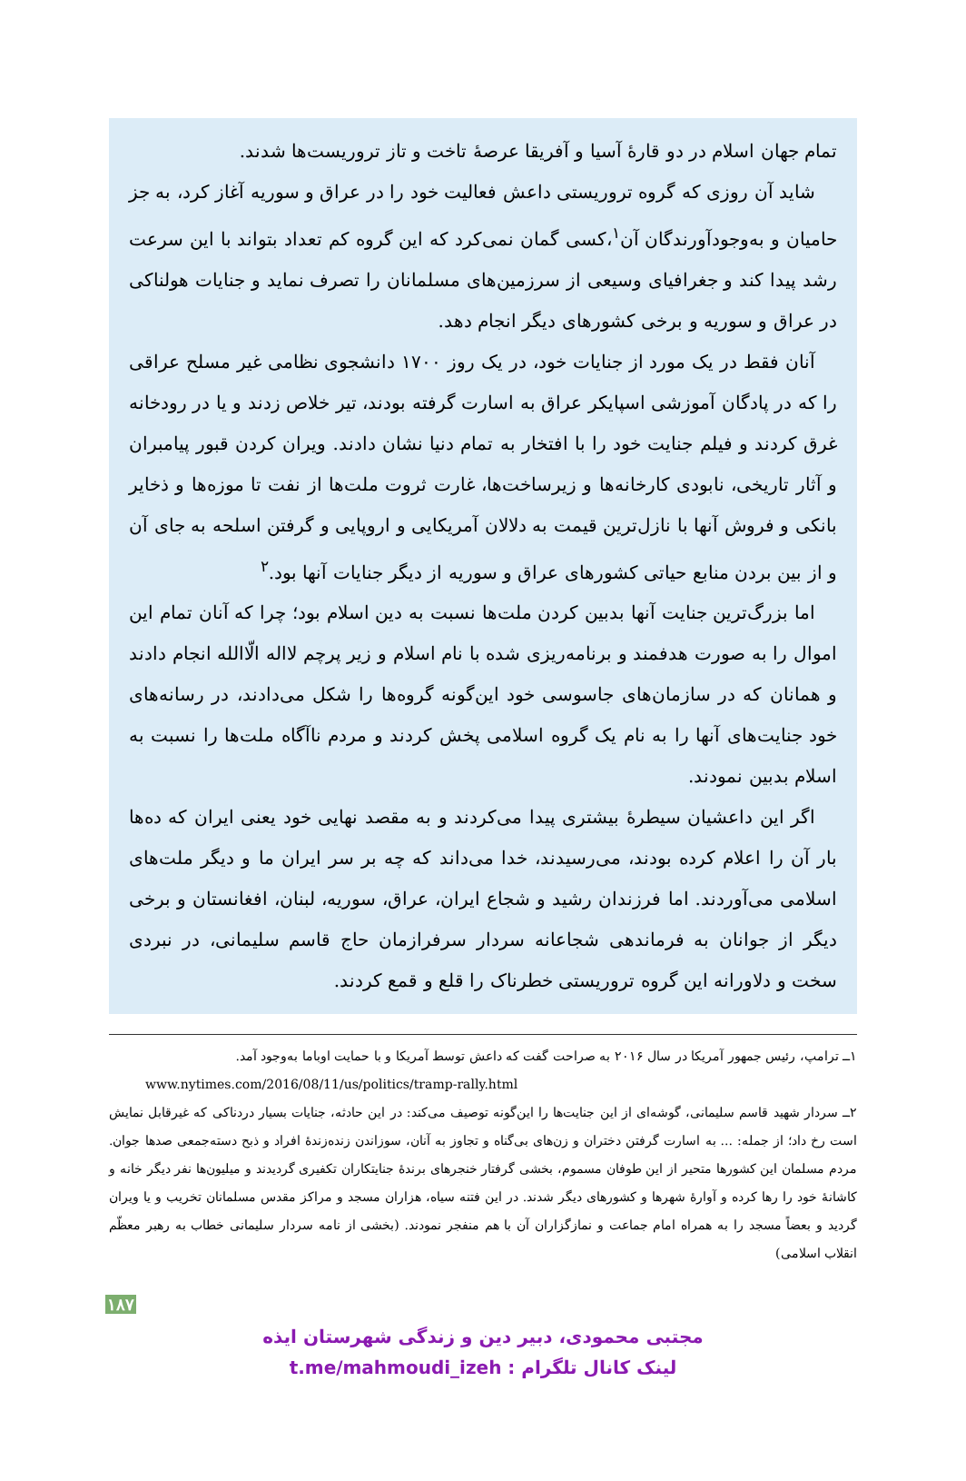تمام جهان اسلام در دو قارهٔ آسیا و آفریقا عرصهٔ تاخت و تاز تروریست‌ها شدند.
شاید آن روزی که گروه تروریستی داعش فعالیت خود را در عراق و سوریه آغاز کرد، به جز حامیان و به‌وجودآورندگان آن<sup>۱</sup>،کسی گمان نمی‌کرد که این گروه کم تعداد بتواند با این سرعت رشد پیدا کند و جغرافیای وسیعی از سرزمین‌های مسلمانان را تصرف نماید و جنایات هولناکی در عراق و سوریه و برخی کشورهای دیگر انجام دهد.
آنان فقط در یک مورد از جنایات خود، در یک روز ۱۷۰۰ دانشجوی نظامی غیر مسلح عراقی را که در پادگان آموزشی اسپایکر عراق به اسارت گرفته بودند، تیر خلاص زدند و یا در رودخانه غرق کردند و فیلم جنایت خود را با افتخار به تمام دنیا نشان دادند. ویران کردن قبور پیامبران و آثار تاریخی، نابودی کارخانه‌ها و زیرساخت‌ها، غارت ثروت ملت‌ها از نفت تا موزه‌ها و ذخایر بانکی و فروش آنها با نازل‌ترین قیمت به دلالان آمریکایی و اروپایی و گرفتن اسلحه به جای آن و از بین بردن منابع حیاتی کشورهای عراق و سوریه از دیگر جنایات آنها بود.<sup>۲</sup>
اما بزرگ‌ترین جنایت آنها بدبین کردن ملت‌ها نسبت به دین اسلام بود؛ چرا که آنان تمام این اموال را به صورت هدفمند و برنامه‌ریزی شده با نام اسلام و زیر پرچم لااله الّاالله انجام دادند و همانان که در سازمان‌های جاسوسی خود این‌گونه گروه‌ها را شکل می‌دادند، در رسانه‌های خود جنایت‌های آنها را به نام یک گروه اسلامی پخش کردند و مردم ناآگاه ملت‌ها را نسبت به اسلام بدبین نمودند.
اگر این داعشیان سیطرهٔ بیشتری پیدا می‌کردند و به مقصد نهایی خود یعنی ایران که ده‌ها بار آن را اعلام کرده بودند، می‌رسیدند، خدا می‌داند که چه بر سر ایران ما و دیگر ملت‌های اسلامی می‌آوردند. اما فرزندان رشید و شجاع ایران، عراق، سوریه، لبنان، افغانستان و برخی دیگر از جوانان به فرماندهی شجاعانه سردار سرفرازمان حاج قاسم سلیمانی، در نبردی سخت و دلاورانه این گروه تروریستی خطرناک را قلع و قمع کردند.
۱ــ ترامپ، رئیس جمهور آمریکا در سال ۲۰۱۶ به صراحت گفت که داعش توسط آمریکا و با حمایت اوباما به‌وجود آمد.
www.nytimes.com/2016/08/11/us/politics/tramp-rally.html
۲ــ سردار شهید قاسم سلیمانی، گوشه‌ای از این جنایت‌ها را این‌گونه توصیف می‌کند: در این حادثه، جنایات بسیار دردناکی که غیرقابل نمایش است رخ داد؛ از جمله: ... به اسارت گرفتن دختران و زن‌های بی‌گناه و تجاوز به آنان، سوزاندن زنده‌زندهٔ افراد و ذبح دسته‌جمعی صدها جوان. مردم مسلمان این کشورها متحیر از این طوفان مسموم، بخشی گرفتار خنجرهای برندهٔ جنایتکاران تکفیری گردیدند و میلیون‌ها نفر دیگر خانه و کاشانهٔ خود را رها کرده و آوارهٔ شهرها و کشورهای دیگر شدند. در این فتنه سیاه، هزاران مسجد و مراکز مقدس مسلمانان تخریب و یا ویران گردید و بعضاً مسجد را به همراه امام جماعت و نمازگزاران آن با هم منفجر نمودند. (بخشی از نامه سردار سلیمانی خطاب به رهبر معظّم انقلاب اسلامی)
۱۸۷
مجتبی محمودی، دبیر دین و زندگی شهرستان ایذه
لینک کانال تلگرام : t.me/mahmoudi_izeh